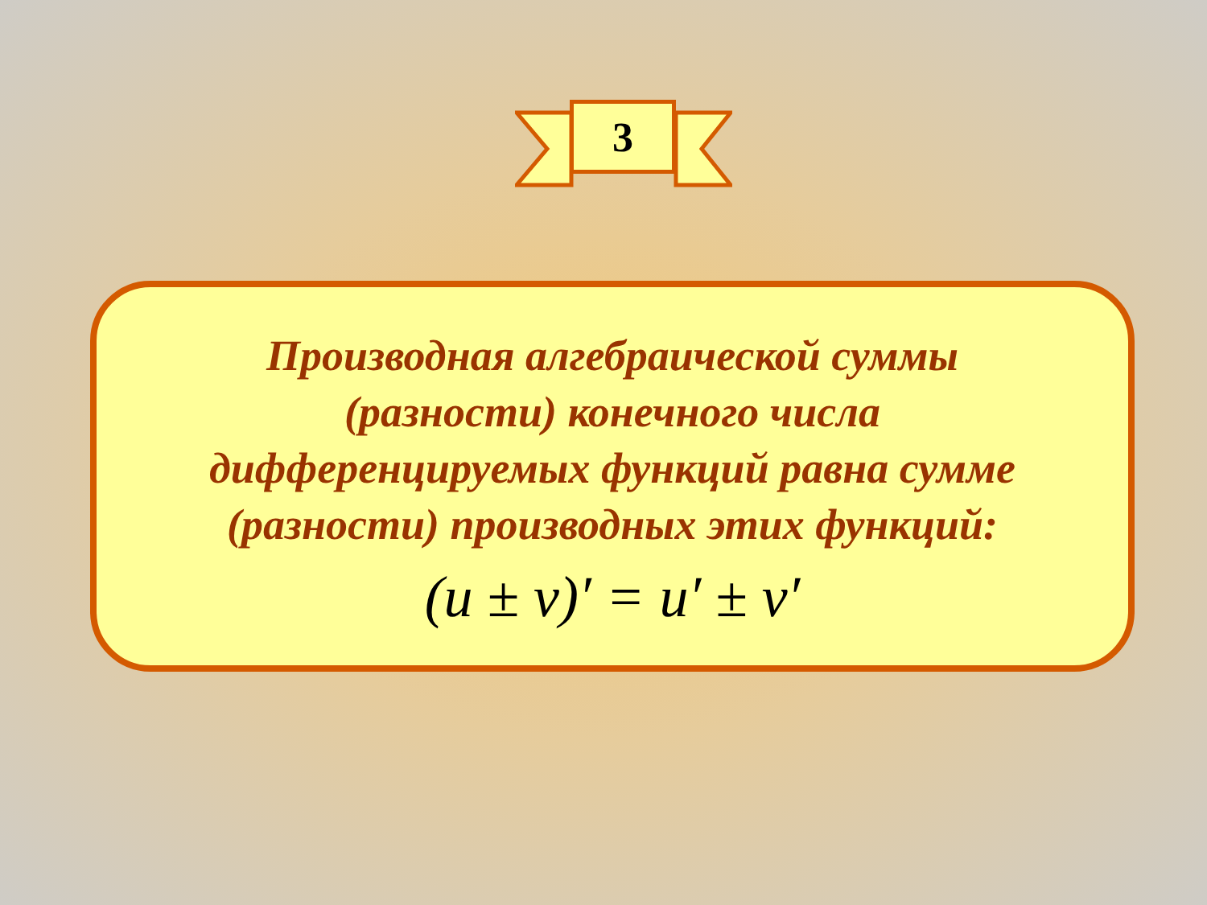3
Производная алгебраической суммы
(разности) конечного числа
дифференцируемых функций равна сумме
(разности) производных этих функций:
(u ± v)′ = u′ ± v′